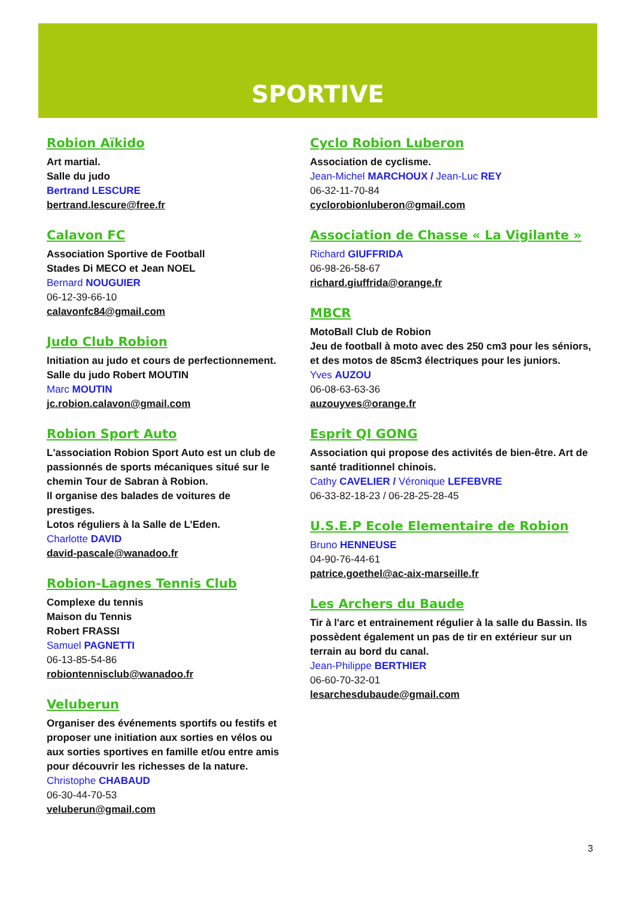SPORTIVE
Robion Aïkido
Art martial.
Salle du judo
Bertrand LESCURE
bertrand.lescure@free.fr
Calavon FC
Association Sportive de Football
Stades Di MECO et Jean NOEL
Bernard NOUGUIER
06-12-39-66-10
calavonfc84@gmail.com
Judo Club Robion
Initiation au judo et cours de perfectionnement.
Salle du judo Robert MOUTIN
Marc MOUTIN
jc.robion.calavon@gmail.com
Robion Sport Auto
L'association Robion Sport Auto est un club de passionnés de sports mécaniques situé sur le chemin Tour de Sabran à Robion.
Il organise des balades de voitures de prestiges.
Lotos réguliers à la Salle de L’Eden.
Charlotte DAVID
david-pascale@wanadoo.fr
Robion-Lagnes Tennis Club
Complexe du tennis
Maison du Tennis
Robert FRASSI
Samuel PAGNETTI
06-13-85-54-86
robiontennisclub@wanadoo.fr
Veluberun
Organiser des événements sportifs ou festifs et proposer une initiation aux sorties en vélos ou aux sorties sportives en famille et/ou entre amis pour découvrir les richesses de la nature.
Christophe CHABAUD
06-30-44-70-53
veluberun@gmail.com
Cyclo Robion Luberon
Association de cyclisme.
Jean-Michel MARCHOUX / Jean-Luc REY
06-32-11-70-84
cyclorobionluberon@gmail.com
Association de Chasse « La Vigilante »
Richard GIUFFRIDA
06-98-26-58-67
richard.giuffrida@orange.fr
MBCR
MotoBall Club de Robion
Jeu de football à moto avec des 250 cm3 pour les séniors, et des motos de 85cm3 électriques pour les juniors.
Yves AUZOU
06-08-63-63-36
auzouyves@orange.fr
Esprit QI GONG
Association qui propose des activités de bien-être. Art de santé traditionnel chinois.
Cathy CAVELIER / Véronique LEFEBVRE
06-33-82-18-23 / 06-28-25-28-45
U.S.E.P Ecole Elementaire de Robion
Bruno HENNEUSE
04-90-76-44-61
patrice.goethel@ac-aix-marseille.fr
Les Archers du Baude
Tir à l'arc et entrainement régulier à la salle du Bassin. Ils possèdent également un pas de tir en extérieur sur un terrain au bord du canal.
Jean-Philippe BERTHIER
06-60-70-32-01
lesarchesdubaude@gmail.com
3